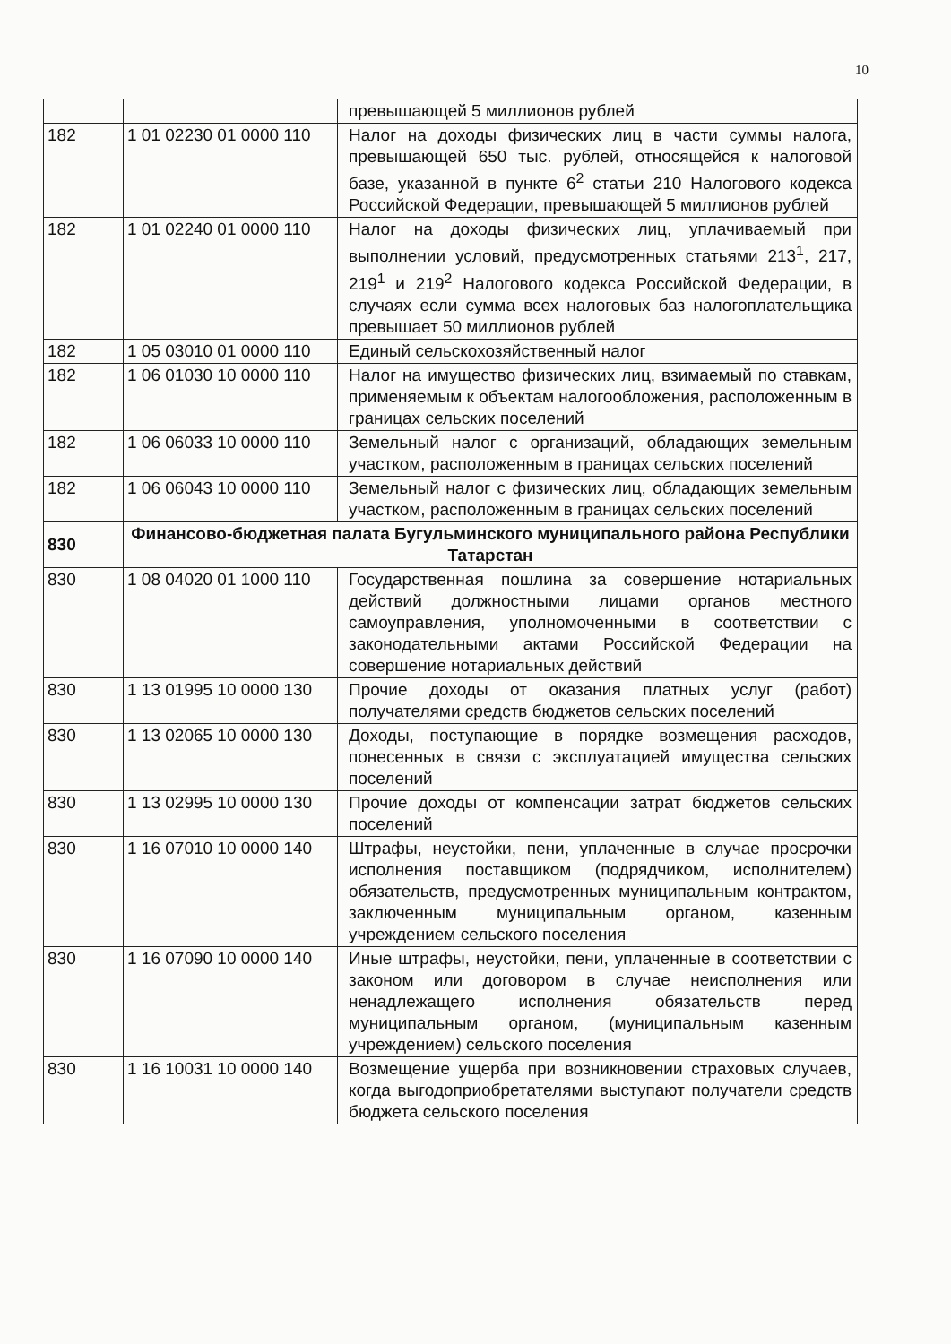10
| | | превышающей 5 миллионов рублей |
| 182 | 1 01 02230 01 0000 110 | Налог на доходы физических лиц в части суммы налога, превышающей 650 тыс. рублей, относящейся к налоговой базе, указанной в пункте 6<sup>2</sup> статьи 210 Налогового кодекса Российской Федерации, превышающей 5 миллионов рублей |
| 182 | 1 01 02240 01 0000 110 | Налог на доходы физических лиц, уплачиваемый при выполнении условий, предусмотренных статьями 213<sup>1</sup>, 217, 219<sup>1</sup> и 219<sup>2</sup> Налогового кодекса Российской Федерации, в случаях если сумма всех налоговых баз налогоплательщика превышает 50 миллионов рублей |
| 182 | 1 05 03010 01 0000 110 | Единый сельскохозяйственный налог |
| 182 | 1 06 01030 10 0000 110 | Налог на имущество физических лиц, взимаемый по ставкам, применяемым к объектам налогообложения, расположенным в границах сельских поселений |
| 182 | 1 06 06033 10 0000 110 | Земельный налог с организаций, обладающих земельным участком, расположенным в границах сельских поселений |
| 182 | 1 06 06043 10 0000 110 | Земельный налог с физических лиц, обладающих земельным участком, расположенным в границах сельских поселений |
| 830 | Финансово-бюджетная палата Бугульминского муниципального района Республики Татарстан | |
| 830 | 1 08 04020 01 1000 110 | Государственная пошлина за совершение нотариальных действий должностными лицами органов местного самоуправления, уполномоченными в соответствии с законодательными актами Российской Федерации на совершение нотариальных действий |
| 830 | 1 13 01995 10 0000 130 | Прочие доходы от оказания платных услуг (работ) получателями средств бюджетов сельских поселений |
| 830 | 1 13 02065 10 0000 130 | Доходы, поступающие в порядке возмещения расходов, понесенных в связи с эксплуатацией имущества сельских поселений |
| 830 | 1 13 02995 10 0000 130 | Прочие доходы от компенсации затрат бюджетов сельских поселений |
| 830 | 1 16 07010 10 0000 140 | Штрафы, неустойки, пени, уплаченные в случае просрочки исполнения поставщиком (подрядчиком, исполнителем) обязательств, предусмотренных муниципальным контрактом, заключенным муниципальным органом, казенным учреждением сельского поселения |
| 830 | 1 16 07090 10 0000 140 | Иные штрафы, неустойки, пени, уплаченные в соответствии с законом или договором в случае неисполнения или ненадлежащего исполнения обязательств перед муниципальным органом, (муниципальным казенным учреждением) сельского поселения |
| 830 | 1 16 10031 10 0000 140 | Возмещение ущерба при возникновении страховых случаев, когда выгодоприобретателями выступают получатели средств бюджета сельского поселения |